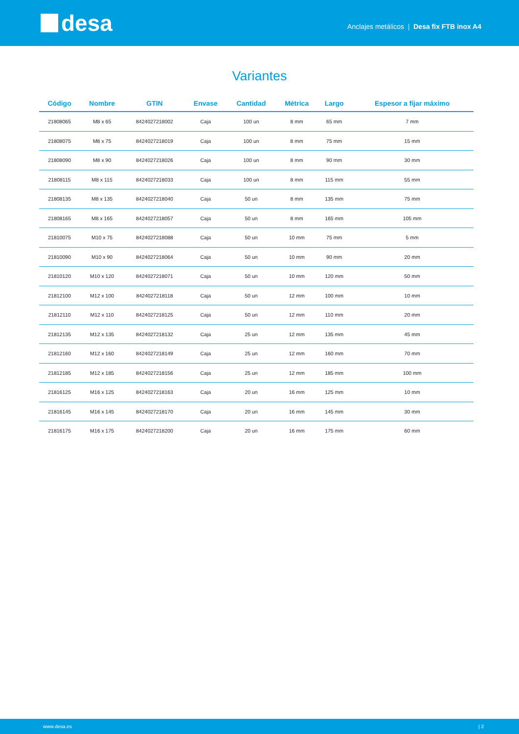desa
Anclajes metálicos | Desa fix FTB inox A4
Variantes
| Código | Nombre | GTIN | Envase | Cantidad | Métrica | Largo | Espesor a fijar máximo |
| --- | --- | --- | --- | --- | --- | --- | --- |
| 21808065 | M8 x 65 | 8424027218002 | Caja | 100 un | 8 mm | 65 mm | 7 mm |
| 21808075 | M8 x 75 | 8424027218019 | Caja | 100 un | 8 mm | 75 mm | 15 mm |
| 21808090 | M8 x 90 | 8424027218026 | Caja | 100 un | 8 mm | 90 mm | 30 mm |
| 21808115 | M8 x 115 | 8424027218033 | Caja | 100 un | 8 mm | 115 mm | 55 mm |
| 21808135 | M8 x 135 | 8424027218040 | Caja | 50 un | 8 mm | 135 mm | 75 mm |
| 21808165 | M8 x 165 | 8424027218057 | Caja | 50 un | 8 mm | 165 mm | 105 mm |
| 21810075 | M10 x 75 | 8424027218088 | Caja | 50 un | 10 mm | 75 mm | 5 mm |
| 21810090 | M10 x 90 | 8424027218064 | Caja | 50 un | 10 mm | 90 mm | 20 mm |
| 21810120 | M10 x 120 | 8424027218071 | Caja | 50 un | 10 mm | 120 mm | 50 mm |
| 21812100 | M12 x 100 | 8424027218118 | Caja | 50 un | 12 mm | 100 mm | 10 mm |
| 21812110 | M12 x 110 | 8424027218125 | Caja | 50 un | 12 mm | 110 mm | 20 mm |
| 21812135 | M12 x 135 | 8424027218132 | Caja | 25 un | 12 mm | 135 mm | 45 mm |
| 21812160 | M12 x 160 | 8424027218149 | Caja | 25 un | 12 mm | 160 mm | 70 mm |
| 21812185 | M12 x 185 | 8424027218156 | Caja | 25 un | 12 mm | 185 mm | 100 mm |
| 21816125 | M16 x 125 | 8424027218163 | Caja | 20 un | 16 mm | 125 mm | 10 mm |
| 21816145 | M16 x 145 | 8424027218170 | Caja | 20 un | 16 mm | 145 mm | 30 mm |
| 21816175 | M16 x 175 | 8424027218200 | Caja | 20 un | 16 mm | 175 mm | 60 mm |
www.desa.es | 2